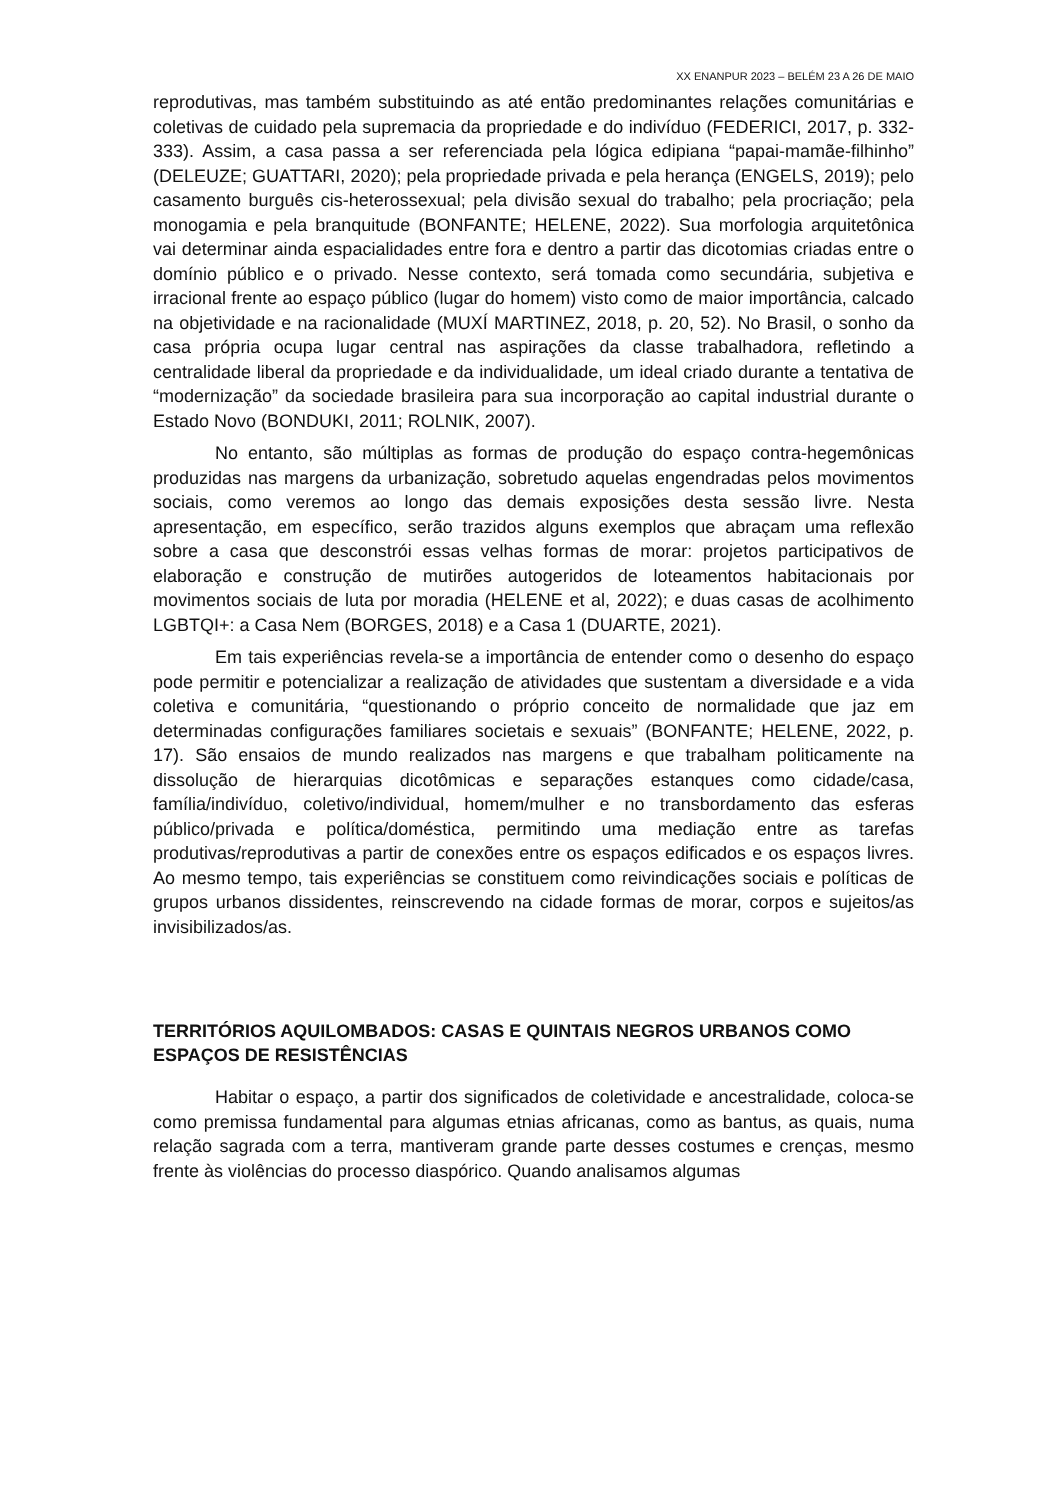XX ENANPUR 2023 – BELÉM 23 A 26 DE MAIO
reprodutivas, mas também substituindo as até então predominantes relações comunitárias e coletivas de cuidado pela supremacia da propriedade e do indivíduo (FEDERICI, 2017, p. 332-333). Assim, a casa passa a ser referenciada pela lógica edipiana “papai-mamãe-filhinho” (DELEUZE; GUATTARI, 2020); pela propriedade privada e pela herança (ENGELS, 2019); pelo casamento burguês cis-heterossexual; pela divisão sexual do trabalho; pela procriação; pela monogamia e pela branquitude (BONFANTE; HELENE, 2022). Sua morfologia arquitetônica vai determinar ainda espacialidades entre fora e dentro a partir das dicotomias criadas entre o domínio público e o privado. Nesse contexto, será tomada como secundária, subjetiva e irracional frente ao espaço público (lugar do homem) visto como de maior importância, calcado na objetividade e na racionalidade (MUXÍ MARTINEZ, 2018, p. 20, 52). No Brasil, o sonho da casa própria ocupa lugar central nas aspirações da classe trabalhadora, refletindo a centralidade liberal da propriedade e da individualidade, um ideal criado durante a tentativa de “modernização” da sociedade brasileira para sua incorporação ao capital industrial durante o Estado Novo (BONDUKI, 2011; ROLNIK, 2007).
No entanto, são múltiplas as formas de produção do espaço contra-hegemônicas produzidas nas margens da urbanização, sobretudo aquelas engendradas pelos movimentos sociais, como veremos ao longo das demais exposições desta sessão livre. Nesta apresentação, em específico, serão trazidos alguns exemplos que abraçam uma reflexão sobre a casa que desconstrói essas velhas formas de morar: projetos participativos de elaboração e construção de mutirões autogeridos de loteamentos habitacionais por movimentos sociais de luta por moradia (HELENE et al, 2022); e duas casas de acolhimento LGBTQI+: a Casa Nem (BORGES, 2018) e a Casa 1 (DUARTE, 2021).
Em tais experiências revela-se a importância de entender como o desenho do espaço pode permitir e potencializar a realização de atividades que sustentam a diversidade e a vida coletiva e comunitária, “questionando o próprio conceito de normalidade que jaz em determinadas configurações familiares societais e sexuais” (BONFANTE; HELENE, 2022, p. 17). São ensaios de mundo realizados nas margens e que trabalham politicamente na dissolução de hierarquias dicotômicas e separações estanques como cidade/casa, família/indivíduo, coletivo/individual, homem/mulher e no transbordamento das esferas público/privada e política/doméstica, permitindo uma mediação entre as tarefas produtivas/reprodutivas a partir de conexões entre os espaços edificados e os espaços livres. Ao mesmo tempo, tais experiências se constituem como reivindicações sociais e políticas de grupos urbanos dissidentes, reinscrevendo na cidade formas de morar, corpos e sujeitos/as invisibilizados/as.
TERRITÓRIOS AQUILOMBADOS: CASAS E QUINTAIS NEGROS URBANOS COMO ESPAÇOS DE RESISTÊNCIAS
Habitar o espaço, a partir dos significados de coletividade e ancestralidade, coloca-se como premissa fundamental para algumas etnias africanas, como as bantus, as quais, numa relação sagrada com a terra, mantiveram grande parte desses costumes e crenças, mesmo frente às violências do processo diaspórico. Quando analisamos algumas